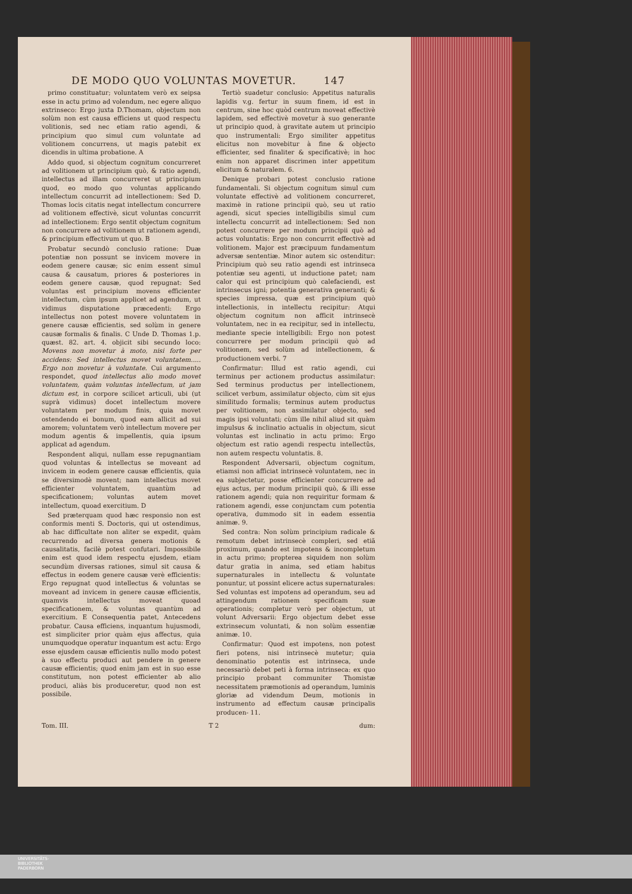DE MODO QUO VOLUNTAS MOVETUR. 147
primo constituatur; voluntatem verò ex seipsa esse in actu primo ad volendum, nec egere aliquo extrinseco: Ergo juxta D.Thomam, objectum non solùm non est causa efficiens ut quod respectu volitionis, sed nec etiam ratio agendi, & principium quo simul cum voluntate ad volitionem concurrens, ut magis patebit ex dicendis in ultima probatione. A
Addo quod, si objectum cognitum concurreret ad volitionem ut principium quò, & ratio agendi, intellectus ad illam concurreret ut principium quod, eo modo quo voluntas applicando intellectum concurrit ad intellectionem: Sed D. Thomas locis citatis negat intellectum concurrere ad volitionem effectivè, sicut voluntas concurrit ad intellectionem: Ergo sentit objectum cognitum non concurrere ad volitionem ut rationem agendi, & principium effectivum ut quo. B
Probatur secundò conclusio ratione: Duæ potentiæ non possunt se invicem movere in eodem genere causæ; sic enim essent simul causa & causatum, priores & posteriores in eodem genere causæ, quod repugnat: Sed voluntas est principium movens efficienter intellectum, cùm ipsum applicet ad agendum, ut vidimus disputatione præcedenti: Ergo intellectus non potest movere voluntatem in genere causæ efficientis, sed solùm in genere causæ formalis & finalis. C Unde D. Thomas 1.p. quæst. 82. art. 4. objicit sibi secundo loco: Movens non movetur à moto, nisi forte per accidens: Sed intellectus movet voluntatem..... Ergo non movetur à voluntate. Cui argumento respondet, quod intellectus alio modo movet voluntatem, quàm voluntas intellectum, ut jam dictum est, in corpore scilicet articuli, ubi (ut suprà vidimus) docet intellectum movere voluntatem per modum finis, quia movet ostendendo ei bonum, quod eam allicit ad sui amorem; voluntatem verò intellectum movere per modum agentis & impellentis, quia ipsum applicat ad agendum.
Respondent aliqui, nullam esse repugnantiam quod voluntas & intellectus se moveant ad invicem in eodem genere causæ efficientis, quia se diversimodè movent; nam intellectus movet efficienter voluntatem, quantùm ad specificationem; voluntas autem movet intellectum, quoad exercitium. D
Sed præterquam quod hæc responsio non est conformis menti S. Doctoris, qui ut ostendimus, ab hac difficultate non aliter se expedit, quàm recurrendo ad diversa genera motionis & causalitatis, facilè potest confutari. Impossibile enim est quod idem respectu ejusdem, etiam secundùm diversas rationes, simul sit causa & effectus in eodem genere causæ verè efficientis: Ergo repugnat quod intellectus & voluntas se moveant ad invicem in genere causæ efficientis, quamvis intellectus moveat quoad specificationem, & voluntas quantùm ad exercitium. E Consequentia patet, Antecedens probatur. Causa efficiens, inquantum hujusmodi, est simpliciter prior quàm ejus affectus, quia unumquodque operatur inquantum est actu: Ergo esse ejusdem causæ efficientis nullo modo potest à suo effectu produci aut pendere in genere causæ efficientis; quod enim jam est in suo esse constitutum, non potest efficienter ab alio produci, aliàs bis produceretur, quod non est possibile.
Tertiò suadetur conclusio: Appetitus naturalis lapidis v.g. fertur in suum finem, id est in centrum, sine hoc quòd centrum moveat effectivè lapidem, sed effectivè movetur à suo generante ut principio quod, à gravitate autem ut principio quo instrumentali: Ergo similiter appetitus elicitus non movebitur à fine & objecto efficienter, sed finaliter & specificativè; in hoc enim non apparet discrimen inter appetitum elicitum & naturalem. 6.
Denique probari potest conclusio ratione fundamentali. Si objectum cognitum simul cum voluntate effectivè ad volitionem concurreret, maximè in ratione principii quò, seu ut ratio agendi, sicut species intelligibilis simul cum intellectu concurrit ad intellectionem: Sed non potest concurrere per modum principii quò ad actus voluntatis: Ergo non concurrit effectivè ad volitionem. Major est præcipuum fundamentum adversæ sententiæ. Minor autem sic ostenditur: Principium quò seu ratio agendi est intrinseca potentiæ seu agenti, ut inductione patet; nam calor qui est principium quò calefaciendi, est intrinsecus igni; potentia generativa generanti; & species impressa, quæ est principium quò intellectionis, in intellectu recipitur: Atqui objectum cognitum non afficit intrinsecè voluntatem, nec in ea recipitur, sed in intellectu, mediante specie intelligibili: Ergo non potest concurrere per modum principii quò ad volitionem, sed solùm ad intellectionem, & productionem verbi. 7
Confirmatur: Illud est ratio agendi, cui terminus per actionem productus assimilatur: Sed terminus productus per intellectionem, scilicet verbum, assimilatur objecto, cùm sit ejus similitudo formalis; terminus autem productus per volitionem, non assimilatur objecto, sed magis ipsi voluntati; cùm ille nihil aliud sit quàm impulsus & inclinatio actualis in objectum, sicut voluntas est inclinatio in actu primo: Ergo objectum est ratio agendi respectu intellectûs, non autem respectu voluntatis. 8.
Respondent Adversarii, objectum cognitum, etiamsi non afficiat intrinsecè voluntatem, nec in ea subjectetur, posse efficienter concurrere ad ejus actus, per modum principii quò, & illi esse rationem agendi; quia non requiritur formam & rationem agendi, esse conjunctam cum potentia operativa, dummodo sit in eadem essentia animæ. 9.
Sed contra: Non solùm principium radicale & remotum debet intrinsecè compleri, sed etiã proximum, quando est impotens & incompletum in actu primo; propterea siquidem non solùm datur gratia in anima, sed etiam habitus supernaturales in intellectu & voluntate ponuntur, ut possint elicere actus supernaturales: Sed voluntas est impotens ad operandum, seu ad attingendum rationem specificam suæ operationis; completur verò per objectum, ut volunt Adversarii: Ergo objectum debet esse extrinsecum voluntati, & non solùm essentiæ animæ. 10.
Confirmatur: Quod est impotens, non potest fieri potens, nisi intrinsecè mutetur; quia denominatio potentis est intrinseca, unde necessariò debet peti à forma intrinseca: ex quo principio probant communiter Thomistæ necessitatem præmotionis ad operandum, luminis gloriæ ad videndum Deum, motionis in instrumento ad effectum causæ principalis producen- 11.
Tom. III. T 2 dum:
UNIVERSITÄTS-
BIBLIOTHEK
PADERBORN